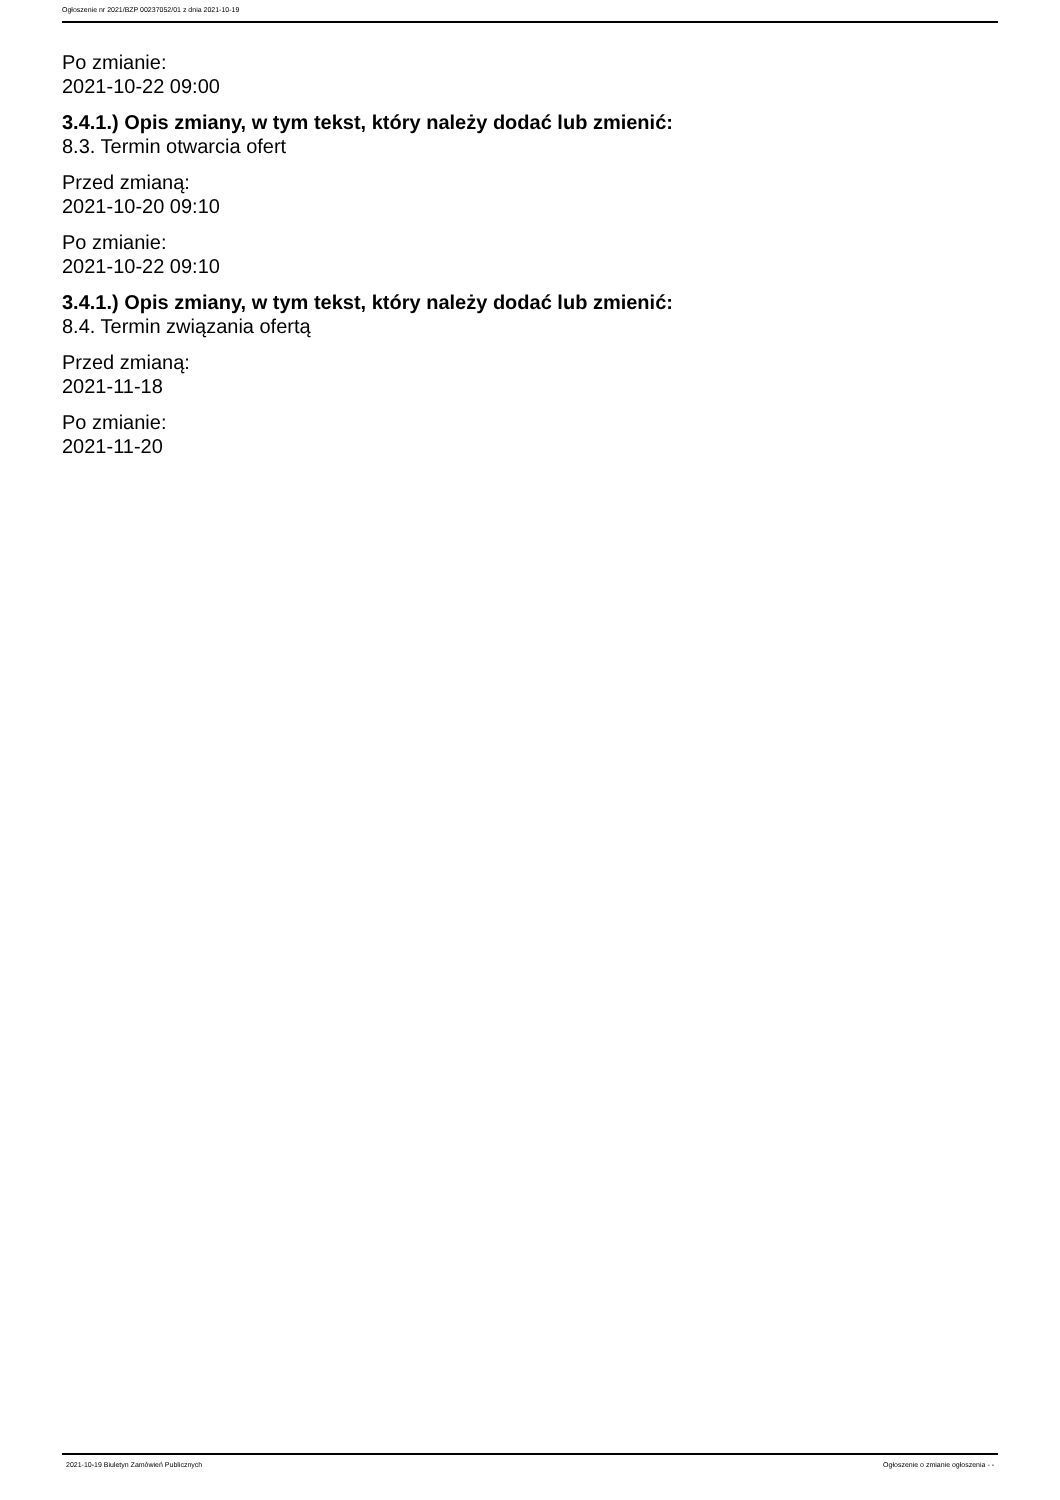Ogłoszenie nr 2021/BZP 00237052/01 z dnia 2021-10-19
Po zmianie:
2021-10-22 09:00
3.4.1.) Opis zmiany, w tym tekst, który należy dodać lub zmienić:
8.3. Termin otwarcia ofert
Przed zmianą:
2021-10-20 09:10
Po zmianie:
2021-10-22 09:10
3.4.1.) Opis zmiany, w tym tekst, który należy dodać lub zmienić:
8.4. Termin związania ofertą
Przed zmianą:
2021-11-18
Po zmianie:
2021-11-20
2021-10-19 Biuletyn Zamówień Publicznych Ogłoszenie o zmianie ogłoszenia - -